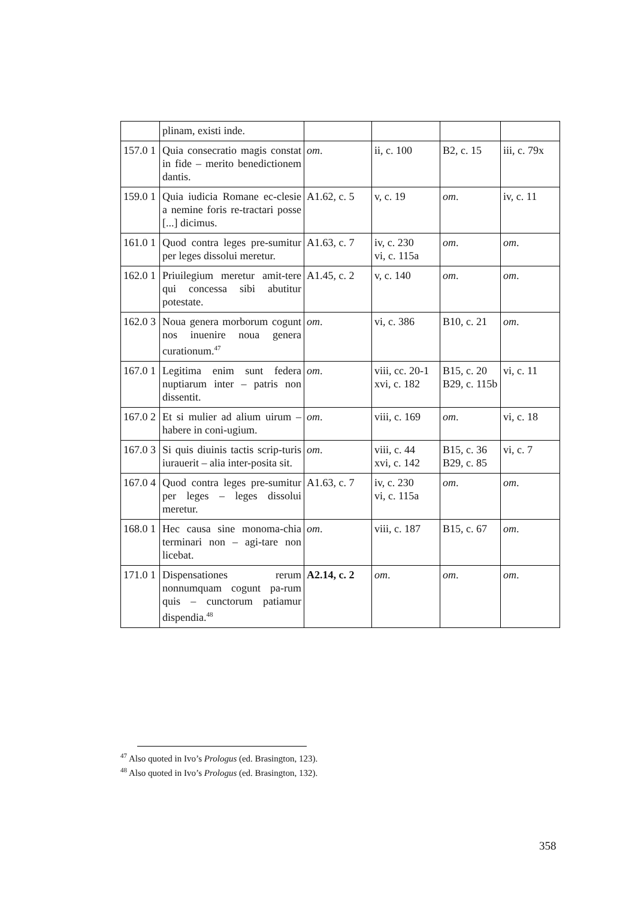| | plinam, existi inde. | | | | |
| 157.0 1 | Quia consecratio magis constat in fide – merito benedictionem dantis. | om . | ii, c. 100 | B2, c. 15 | iii, c. 79x |
| 159.0 1 | Quia iudicia Romane ec-clesie a nemine foris re-tractari posse [...] dicimus. | A1.62, c. 5 | v, c. 19 | om . | iv, c. 11 |
| 161.0 1 | Quod contra leges pre-sumitur per leges dissolui meretur. | A1.63, c. 7 | iv, c. 230 vi, c. 115a | om . | om . |
| 162.0 1 | Priuilegium meretur amit-tere qui concessa sibi abutitur potestate. | A1.45, c. 2 | v, c. 140 | om . | om . |
| 162.0 3 | Noua genera morborum cogunt nos inuenire noua genera curationum.<sup>47</sup> | om . | vi, c. 386 | B10, c. 21 | om . |
| 167.0 1 | Legitima enim sunt federa nuptiarum inter – patris non dissentit. | om . | viii, cc. 20-1 xvi, c. 182 | B15, c. 20 B29, c. 115b | vi, c. 11 |
| 167.0 2 | Et si mulier ad alium uirum – habere in coni-ugium. | om . | viii, c. 169 | om . | vi, c. 18 |
| 167.0 3 | Si quis diuinis tactis scrip-turis iurauerit – alia inter-posita sit. | om . | viii, c. 44 xvi, c. 142 | B15, c. 36 B29, c. 85 | vi, c. 7 |
| 167.0 4 | Quod contra leges pre-sumitur per leges – leges dissolui meretur. | A1.63, c. 7 | iv, c. 230 vi, c. 115a | om . | om . |
| 168.0 1 | Hec causa sine monoma-chia terminari non – agi-tare non licebat. | om . | viii, c. 187 | B15, c. 67 | om . |
| 171.0 1 | Dispensationes rerum nonnumquam cogunt pa-rum quis – cunctorum patiamur dispendia.<sup>48</sup> | A2.14, c. 2 | om . | om . | om . |
<sup>47</sup> Also quoted in Ivo’s Prologus (ed. Brasington, 123).
<sup>48</sup> Also quoted in Ivo’s Prologus (ed. Brasington, 132).
358